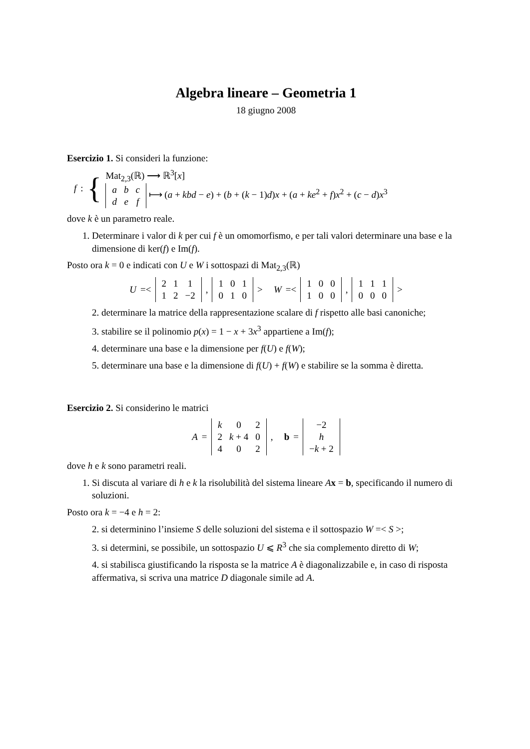Algebra lineare – Geometria 1
18 giugno 2008
Esercizio 1. Si consideri la funzione:
f : {
Mat<sub>2,3</sub>(ℝ) ⟶ ℝ<sup>3</sup>[x]
| a | b | c |
| d | e | f |
⟼ (a + kbd − e) + (b + (k − 1)d)x + (a + ke<sup>2</sup> + f)x<sup>2</sup> + (c − d)x<sup>3</sup>
dove k è un parametro reale.
1. Determinare i valor di k per cui f è un omomorfismo, e per tali valori determinare una base e la dimensione di ker(f) e Im(f).
Posto ora k = 0 e indicati con U e W i sottospazi di Mat<sub>2,3</sub>(ℝ)
U =<
| 2 | 1 | 1 |
| 1 | 2 | −2 |
,
| 1 | 0 | 1 |
| 0 | 1 | 0 |
> W =<
| 1 | 0 | 0 |
| 1 | 0 | 0 |
,
| 1 | 1 | 1 |
| 0 | 0 | 0 |
>
2. determinare la matrice della rappresentazione scalare di f rispetto alle basi canoniche;
3. stabilire se il polinomio p(x) = 1 − x + 3x<sup>3</sup> appartiene a Im(f);
4. determinare una base e la dimensione per f(U) e f(W);
5. determinare una base e la dimensione di f(U) + f(W) e stabilire se la somma è diretta.
Esercizio 2. Si considerino le matrici
A =
| k | 0 | 2 |
| 2 | k + 4 | 0 |
| 4 | 0 | 2 |
, b =
| −2 |
| h |
| − k + 2 |
dove h e k sono parametri reali.
1. Si discuta al variare di h e k la risolubilità del sistema lineare Ax = b, specificando il numero di soluzioni.
Posto ora k = −4 e h = 2:
2. si determinino l’insieme S delle soluzioni del sistema e il sottospazio W =< S >;
3. si determini, se possibile, un sottospazio U ⩽ R<sup>3</sup> che sia complemento diretto di W;
4. si stabilisca giustificando la risposta se la matrice A è diagonalizzabile e, in caso di risposta affermativa, si scriva una matrice D diagonale simile ad A.